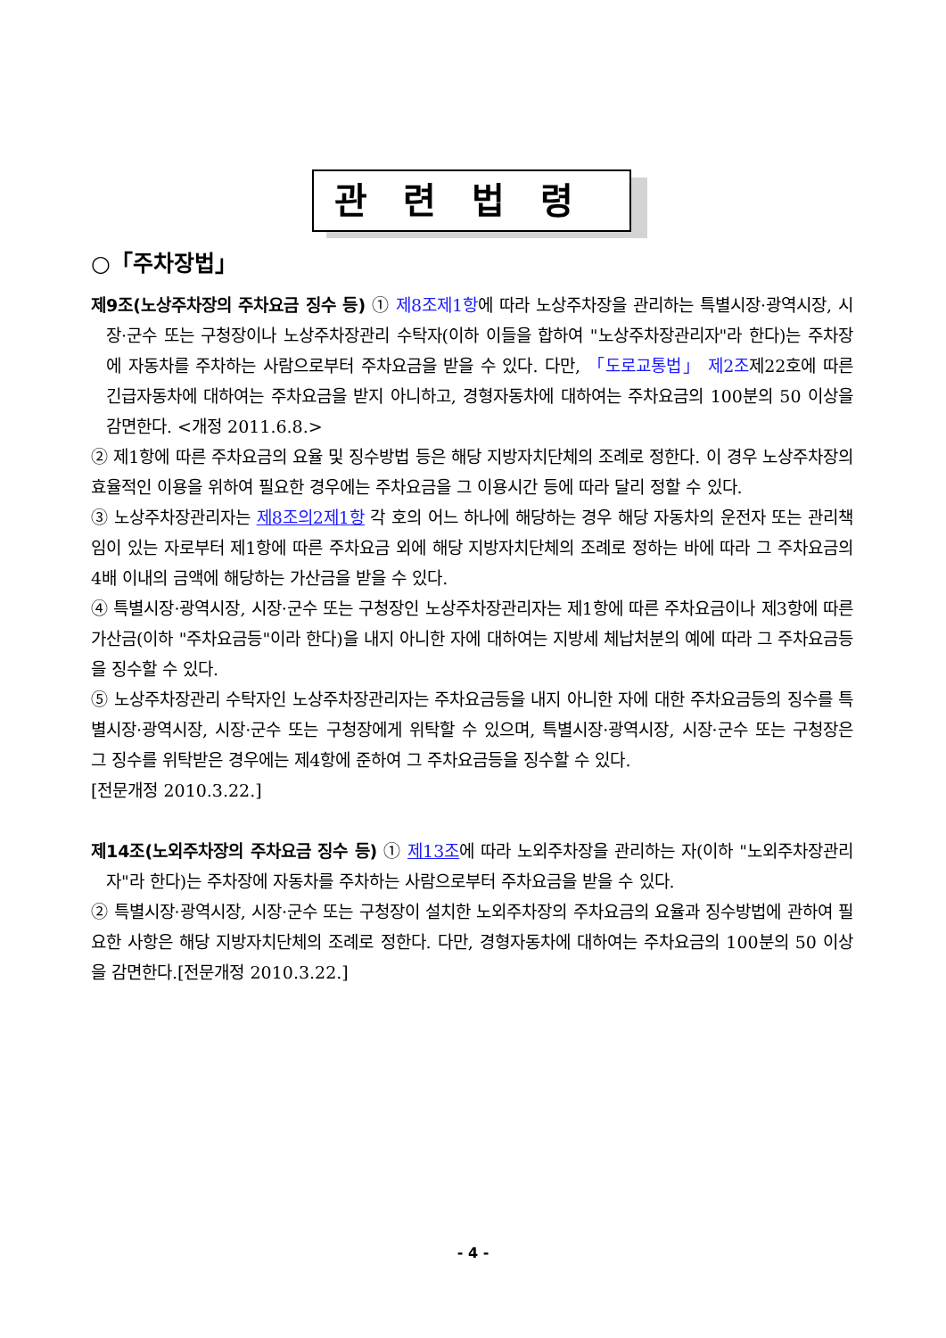관련법령
○「주차장법」
제9조(노상주차장의 주차요금 징수 등) ① 제8조제1항에 따라 노상주차장을 관리하는 특별시장·광역시장, 시장·군수 또는 구청장이나 노상주차장관리 수탁자(이하 이들을 합하여 "노상주차장관리자"라 한다)는 주차장에 자동차를 주차하는 사람으로부터 주차요금을 받을 수 있다. 다만, 「도로교통법」 제2조제22호에 따른 긴급자동차에 대하여는 주차요금을 받지 아니하고, 경형자동차에 대하여는 주차요금의 100분의 50 이상을 감면한다. <개정 2011.6.8.>
② 제1항에 따른 주차요금의 요율 및 징수방법 등은 해당 지방자치단체의 조례로 정한다. 이 경우 노상주차장의 효율적인 이용을 위하여 필요한 경우에는 주차요금을 그 이용시간 등에 따라 달리 정할 수 있다.
③ 노상주차장관리자는 제8조의2제1항 각 호의 어느 하나에 해당하는 경우 해당 자동차의 운전자 또는 관리책임이 있는 자로부터 제1항에 따른 주차요금 외에 해당 지방자치단체의 조례로 정하는 바에 따라 그 주차요금의 4배 이내의 금액에 해당하는 가산금을 받을 수 있다.
④ 특별시장·광역시장, 시장·군수 또는 구청장인 노상주차장관리자는 제1항에 따른 주차요금이나 제3항에 따른 가산금(이하 "주차요금등"이라 한다)을 내지 아니한 자에 대하여는 지방세 체납처분의 예에 따라 그 주차요금등을 징수할 수 있다.
⑤ 노상주차장관리 수탁자인 노상주차장관리자는 주차요금등을 내지 아니한 자에 대한 주차요금등의 징수를 특별시장·광역시장, 시장·군수 또는 구청장에게 위탁할 수 있으며, 특별시장·광역시장, 시장·군수 또는 구청장은 그 징수를 위탁받은 경우에는 제4항에 준하여 그 주차요금등을 징수할 수 있다.
[전문개정 2010.3.22.]
제14조(노외주차장의 주차요금 징수 등) ① 제13조에 따라 노외주차장을 관리하는 자(이하 "노외주차장관리자"라 한다)는 주차장에 자동차를 주차하는 사람으로부터 주차요금을 받을 수 있다.
② 특별시장·광역시장, 시장·군수 또는 구청장이 설치한 노외주차장의 주차요금의 요율과 징수방법에 관하여 필요한 사항은 해당 지방자치단체의 조례로 정한다. 다만, 경형자동차에 대하여는 주차요금의 100분의 50 이상을 감면한다.[전문개정 2010.3.22.]
- 4 -